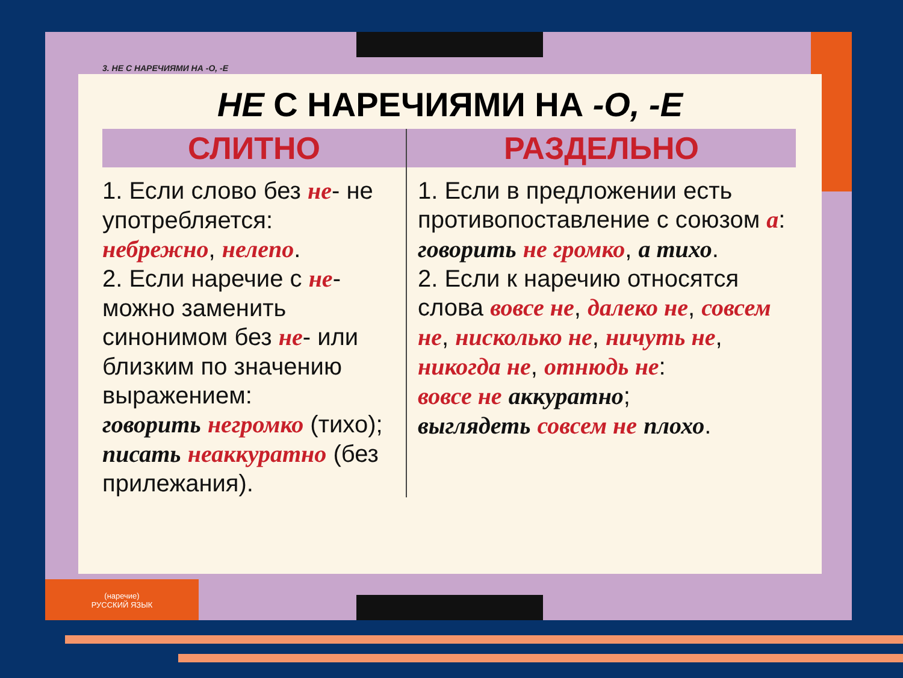3. НЕ С НАРЕЧИЯМИ НА -О, -Е
НЕ С НАРЕЧИЯМИ НА -О, -Е
| СЛИТНО | РАЗДЕЛЬНО |
| --- | --- |
| 1. Если слово без не - не употребляется: небрежно , нелепо . 2. Если наречие с не - можно заменить синонимом без не - или близким по значению выражением: говорить негромко (тихо); писать неаккуратно (без прилежания). | 1. Если в предложении есть противопоставление с союзом а : говорить не громко , а тихо . 2. Если к наречию относятся слова вовсе не , далеко не , совсем не , нисколько не , ничуть не , никогда не , отнюдь не : вовсе не аккуратно ; выглядеть совсем не плохо . |
(наречие)
РУССКИЙ ЯЗЫК